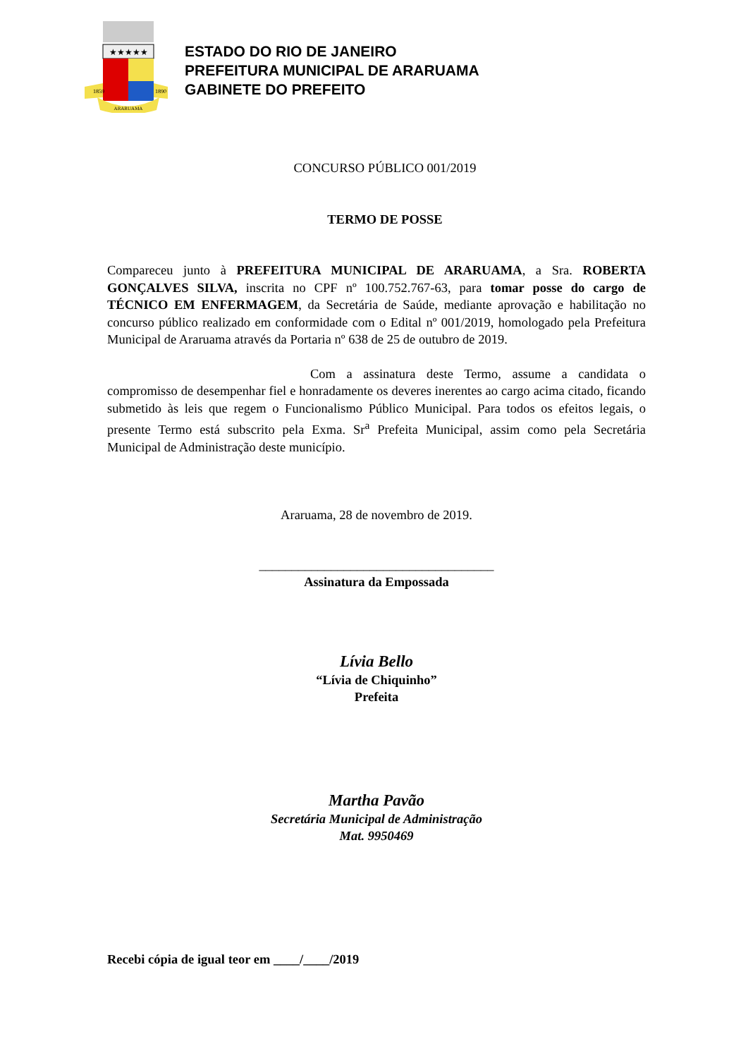★★★★★
1859
1890
ARARUAMA
ESTADO DO RIO DE JANEIRO
PREFEITURA MUNICIPAL DE ARARUAMA
GABINETE DO PREFEITO
CONCURSO PÚBLICO 001/2019
TERMO DE POSSE
Compareceu junto à PREFEITURA MUNICIPAL DE ARARUAMA, a Sra. ROBERTA GONÇALVES SILVA, inscrita no CPF nº 100.752.767-63, para tomar posse do cargo de TÉCNICO EM ENFERMAGEM, da Secretária de Saúde, mediante aprovação e habilitação no concurso público realizado em conformidade com o Edital nº 001/2019, homologado pela Prefeitura Municipal de Araruama através da Portaria nº 638 de 25 de outubro de 2019.
Com a assinatura deste Termo, assume a candidata o compromisso de desempenhar fiel e honradamente os deveres inerentes ao cargo acima citado, ficando submetido às leis que regem o Funcionalismo Público Municipal. Para todos os efeitos legais, o presente Termo está subscrito pela Exma. Sr<sup>a</sup> Prefeita Municipal, assim como pela Secretária Municipal de Administração deste município.
Araruama, 28 de novembro de 2019.
____________________________________
Assinatura da Empossada
Lívia Bello
“Lívia de Chiquinho”
Prefeita
Martha Pavão
Secretária Municipal de Administração
Mat. 9950469
Recebi cópia de igual teor em ____/____/2019